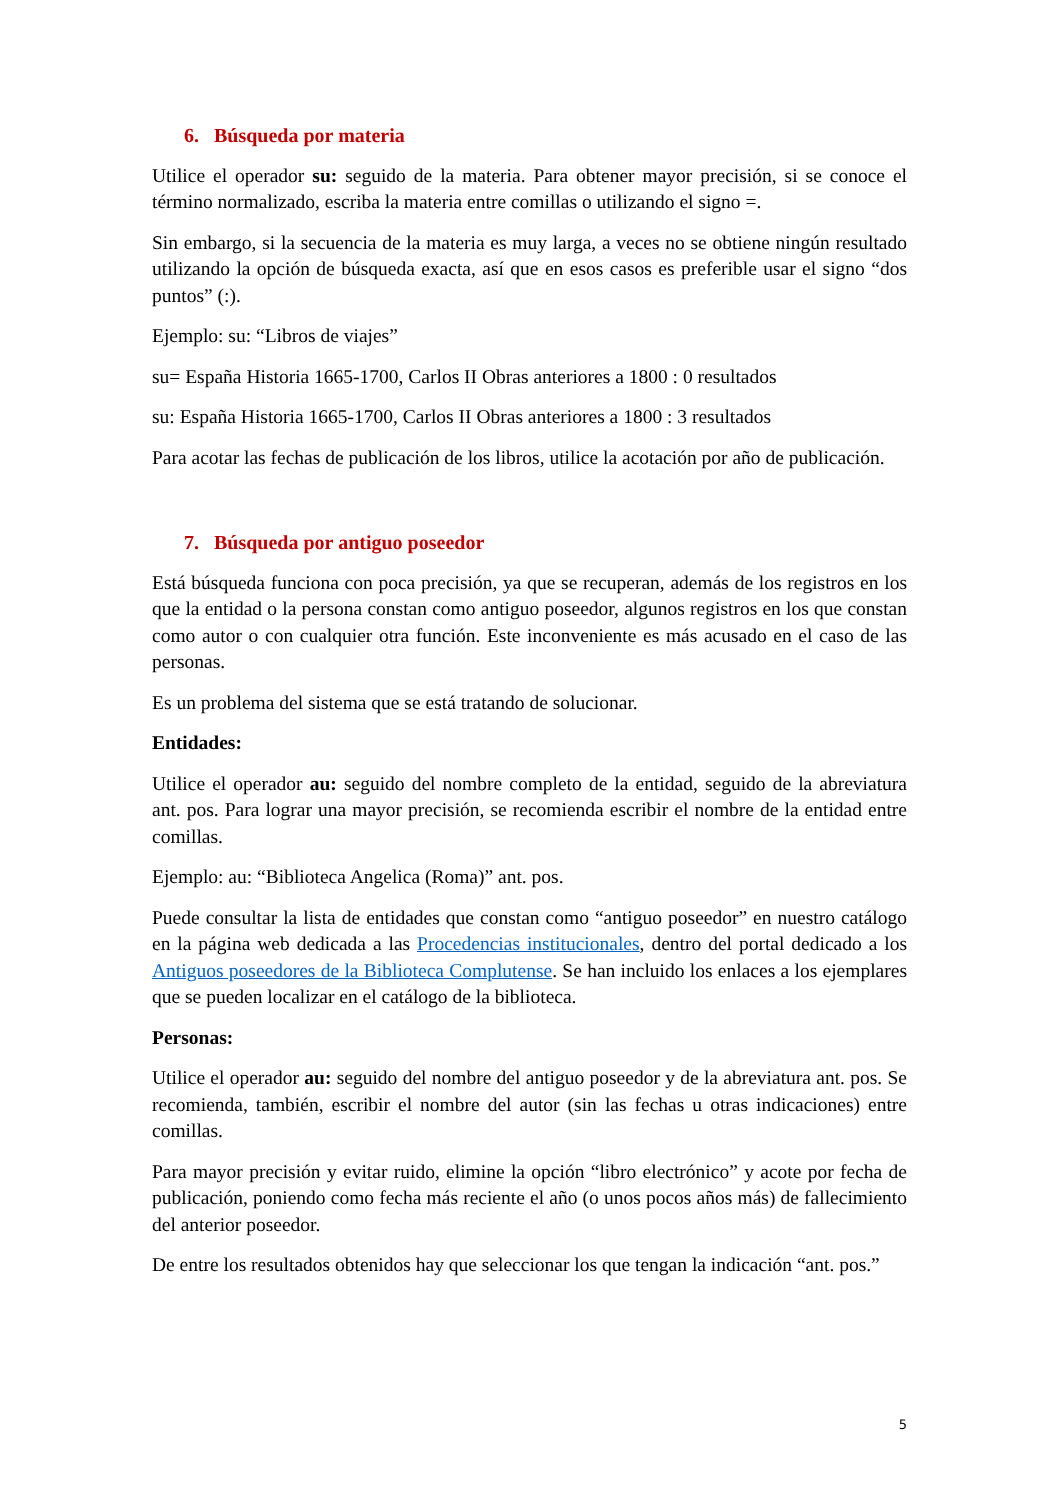6. Búsqueda por materia
Utilice el operador su: seguido de la materia. Para obtener mayor precisión, si se conoce el término normalizado, escriba la materia entre comillas o utilizando el signo =.
Sin embargo, si la secuencia de la materia es muy larga, a veces no se obtiene ningún resultado utilizando la opción de búsqueda exacta, así que en esos casos es preferible usar el signo “dos puntos” (:).
Ejemplo: su: “Libros de viajes”
su= España Historia 1665-1700, Carlos II Obras anteriores a 1800 : 0 resultados
su: España Historia 1665-1700, Carlos II Obras anteriores a 1800 : 3 resultados
Para acotar las fechas de publicación de los libros, utilice la acotación por año de publicación.
7. Búsqueda por antiguo poseedor
Está búsqueda funciona con poca precisión, ya que se recuperan, además de los registros en los que la entidad o la persona constan como antiguo poseedor, algunos registros en los que constan como autor o con cualquier otra función. Este inconveniente es más acusado en el caso de las personas.
Es un problema del sistema que se está tratando de solucionar.
Entidades:
Utilice el operador au: seguido del nombre completo de la entidad, seguido de la abreviatura ant. pos. Para lograr una mayor precisión, se recomienda escribir el nombre de la entidad entre comillas.
Ejemplo: au: “Biblioteca Angelica (Roma)” ant. pos.
Puede consultar la lista de entidades que constan como “antiguo poseedor” en nuestro catálogo en la página web dedicada a las Procedencias institucionales, dentro del portal dedicado a los Antiguos poseedores de la Biblioteca Complutense. Se han incluido los enlaces a los ejemplares que se pueden localizar en el catálogo de la biblioteca.
Personas:
Utilice el operador au: seguido del nombre del antiguo poseedor y de la abreviatura ant. pos. Se recomienda, también, escribir el nombre del autor (sin las fechas u otras indicaciones) entre comillas.
Para mayor precisión y evitar ruido, elimine la opción “libro electrónico” y acote por fecha de publicación, poniendo como fecha más reciente el año (o unos pocos años más) de fallecimiento del anterior poseedor.
De entre los resultados obtenidos hay que seleccionar los que tengan la indicación “ant. pos.”
5